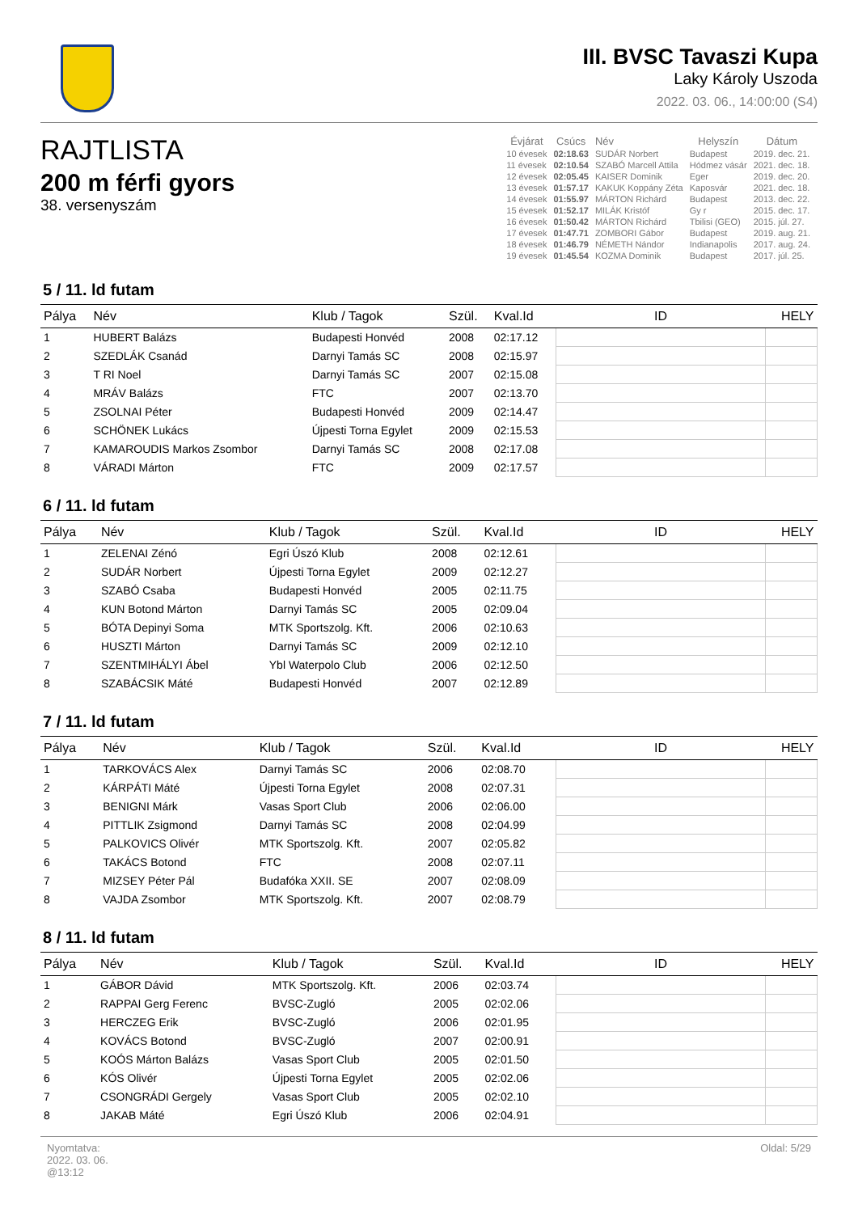III. BVSC Tavaszi Kupa
Laky Károly Uszoda
2022. 03. 06., 14:00:00 (S4)
RAJTLISTA
200 m férfi gyors
38. versenyszám
| Évjárat | Csúcs | Név | Helyszín | Dátum |
| --- | --- | --- | --- | --- |
| 10 évesek | 02:18.63 | SUDÁR Norbert | Budapest | 2019. dec. 21. |
| 11 évesek | 02:10.54 | SZABÓ Marcell Attila | Hódmez vásár | 2021. dec. 18. |
| 12 évesek | 02:05.45 | KAISER Dominik | Eger | 2019. dec. 20. |
| 13 évesek | 01:57.17 | KAKUK Koppány Zéta | Kaposvár | 2021. dec. 18. |
| 14 évesek | 01:55.97 | MÁRTON Richárd | Budapest | 2013. dec. 22. |
| 15 évesek | 01:52.17 | MILÁK Kristóf | Gy r | 2015. dec. 17. |
| 16 évesek | 01:50.42 | MÁRTON Richárd | Tbilisi (GEO) | 2015. júl. 27. |
| 17 évesek | 01:47.71 | ZOMBORI Gábor | Budapest | 2019. aug. 21. |
| 18 évesek | 01:46.79 | NÉMETH Nándor | Indianapolis | 2017. aug. 24. |
| 19 évesek | 01:45.54 | KOZMA Dominik | Budapest | 2017. júl. 25. |
5 / 11. ld futam
| Pálya | Név | Klub / Tagok | Szül. | Kval.Id | ID | HELY |
| --- | --- | --- | --- | --- | --- | --- |
| 1 | HUBERT Balázs | Budapesti Honvéd | 2008 | 02:17.12 | | |
| 2 | SZEDLÁK Csanád | Darnyi Tamás SC | 2008 | 02:15.97 | | |
| 3 | T RI Noel | Darnyi Tamás SC | 2007 | 02:15.08 | | |
| 4 | MRÁV Balázs | FTC | 2007 | 02:13.70 | | |
| 5 | ZSOLNAI Péter | Budapesti Honvéd | 2009 | 02:14.47 | | |
| 6 | SCHÖNEK Lukács | Újpesti Torna Egylet | 2009 | 02:15.53 | | |
| 7 | KAMAROUDIS Markos Zsombor | Darnyi Tamás SC | 2008 | 02:17.08 | | |
| 8 | VÁRADI Márton | FTC | 2009 | 02:17.57 | | |
6 / 11. ld futam
| Pálya | Név | Klub / Tagok | Szül. | Kval.Id | ID | HELY |
| --- | --- | --- | --- | --- | --- | --- |
| 1 | ZELENAI Zénó | Egri Úszó Klub | 2008 | 02:12.61 | | |
| 2 | SUDÁR Norbert | Újpesti Torna Egylet | 2009 | 02:12.27 | | |
| 3 | SZABÓ Csaba | Budapesti Honvéd | 2005 | 02:11.75 | | |
| 4 | KUN Botond Márton | Darnyi Tamás SC | 2005 | 02:09.04 | | |
| 5 | BÓTA Depinyi Soma | MTK Sportszolg. Kft. | 2006 | 02:10.63 | | |
| 6 | HUSZTI Márton | Darnyi Tamás SC | 2009 | 02:12.10 | | |
| 7 | SZENTMIHÁLYI Ábel | Ybl Waterpolo Club | 2006 | 02:12.50 | | |
| 8 | SZABÁCSIK Máté | Budapesti Honvéd | 2007 | 02:12.89 | | |
7 / 11. ld futam
| Pálya | Név | Klub / Tagok | Szül. | Kval.Id | ID | HELY |
| --- | --- | --- | --- | --- | --- | --- |
| 1 | TARKOVÁCS Alex | Darnyi Tamás SC | 2006 | 02:08.70 | | |
| 2 | KÁRPÁTI Máté | Újpesti Torna Egylet | 2008 | 02:07.31 | | |
| 3 | BENIGNI Márk | Vasas Sport Club | 2006 | 02:06.00 | | |
| 4 | PITTLIK Zsigmond | Darnyi Tamás SC | 2008 | 02:04.99 | | |
| 5 | PALKOVICS Olivér | MTK Sportszolg. Kft. | 2007 | 02:05.82 | | |
| 6 | TAKÁCS Botond | FTC | 2008 | 02:07.11 | | |
| 7 | MIZSEY Péter Pál | Budafóka XXII. SE | 2007 | 02:08.09 | | |
| 8 | VAJDA Zsombor | MTK Sportszolg. Kft. | 2007 | 02:08.79 | | |
8 / 11. ld futam
| Pálya | Név | Klub / Tagok | Szül. | Kval.Id | ID | HELY |
| --- | --- | --- | --- | --- | --- | --- |
| 1 | GÁBOR Dávid | MTK Sportszolg. Kft. | 2006 | 02:03.74 | | |
| 2 | RAPPAI Gerg Ferenc | BVSC-Zugló | 2005 | 02:02.06 | | |
| 3 | HERCZEG Erik | BVSC-Zugló | 2006 | 02:01.95 | | |
| 4 | KOVÁCS Botond | BVSC-Zugló | 2007 | 02:00.91 | | |
| 5 | KOÓS Márton Balázs | Vasas Sport Club | 2005 | 02:01.50 | | |
| 6 | KÓS Olivér | Újpesti Torna Egylet | 2005 | 02:02.06 | | |
| 7 | CSONGRÁDI Gergely | Vasas Sport Club | 2005 | 02:02.10 | | |
| 8 | JAKAB Máté | Egri Úszó Klub | 2006 | 02:04.91 | | |
Nyomtatva:
2022. 03. 06.
@13:12
Oldal: 5/29